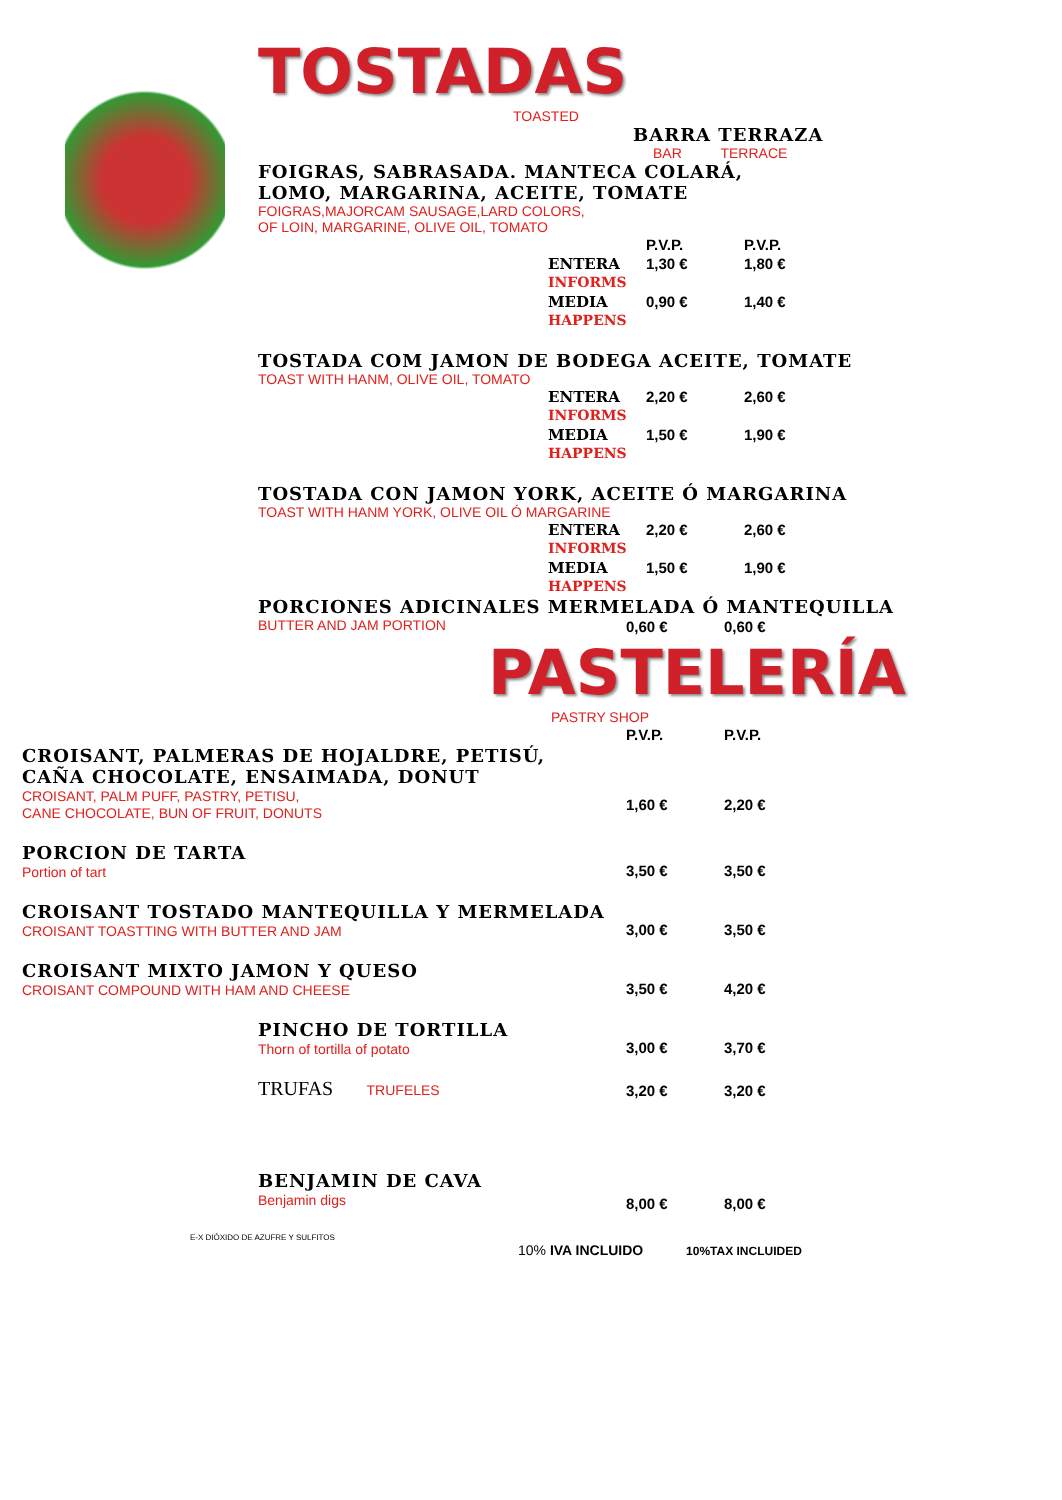TOSTADAS
TOASTED
BARRA TERRAZA
BAR TERRACE
FOIGRAS, SABRASADA. MANTECA COLARÁ,
LOMO, MARGARINA, ACEITE, TOMATE
FOIGRAS,MAJORCAM SAUSAGE,LARD COLORS,
OF LOIN, MARGARINE, OLIVE OIL, TOMATO
| | P.V.P. | P.V.P. |
| ENTERA INFORMS | 1,30 € | 1,80 € |
| MEDIA HAPPENS | 0,90 € | 1,40 € |
TOSTADA COM JAMON DE BODEGA ACEITE, TOMATE
TOAST WITH HANM, OLIVE OIL, TOMATO
| ENTERA INFORMS | 2,20 € | 2,60 € |
| MEDIA HAPPENS | 1,50 € | 1,90 € |
TOSTADA CON JAMON YORK, ACEITE Ó MARGARINA
TOAST WITH HANM YORK, OLIVE OIL Ó MARGARINE
| ENTERA INFORMS | 2,20 € | 2,60 € |
| MEDIA HAPPENS | 1,50 € | 1,90 € |
PORCIONES ADICINALES MERMELADA Ó MANTEQUILLA
| BUTTER AND JAM PORTION | 0,60 € | 0,60 € |
PASTELERÍA
PASTRY SHOP
| | P.V.P. | P.V.P. |
| CROISANT, PALMERAS DE HOJALDRE, PETISÚ, CAÑA CHOCOLATE, ENSAIMADA, DONUT CROISANT, PALM PUFF, PASTRY, PETISU, CANE CHOCOLATE, BUN OF FRUIT, DONUTS | 1,60 € | 2,20 € |
| PORCION DE TARTA Portion of tart | 3,50 € | 3,50 € |
| CROISANT TOSTADO MANTEQUILLA Y MERMELADA CROISANT TOASTTING WITH BUTTER AND JAM | 3,00 € | 3,50 € |
| CROISANT MIXTO JAMON Y QUESO CROISANT COMPOUND WITH HAM AND CHEESE | 3,50 € | 4,20 € |
| PINCHO DE TORTILLA Thorn of tortilla of potato | 3,00 € | 3,70 € |
| TRUFAS TRUFELES | 3,20 € | 3,20 € |
| BENJAMIN DE CAVA Benjamin digs | 8,00 € | 8,00 € |
E-X DIÓXIDO DE AZUFRE Y SULFITOS
10% IVA INCLUIDO 10%TAX INCLUIDED